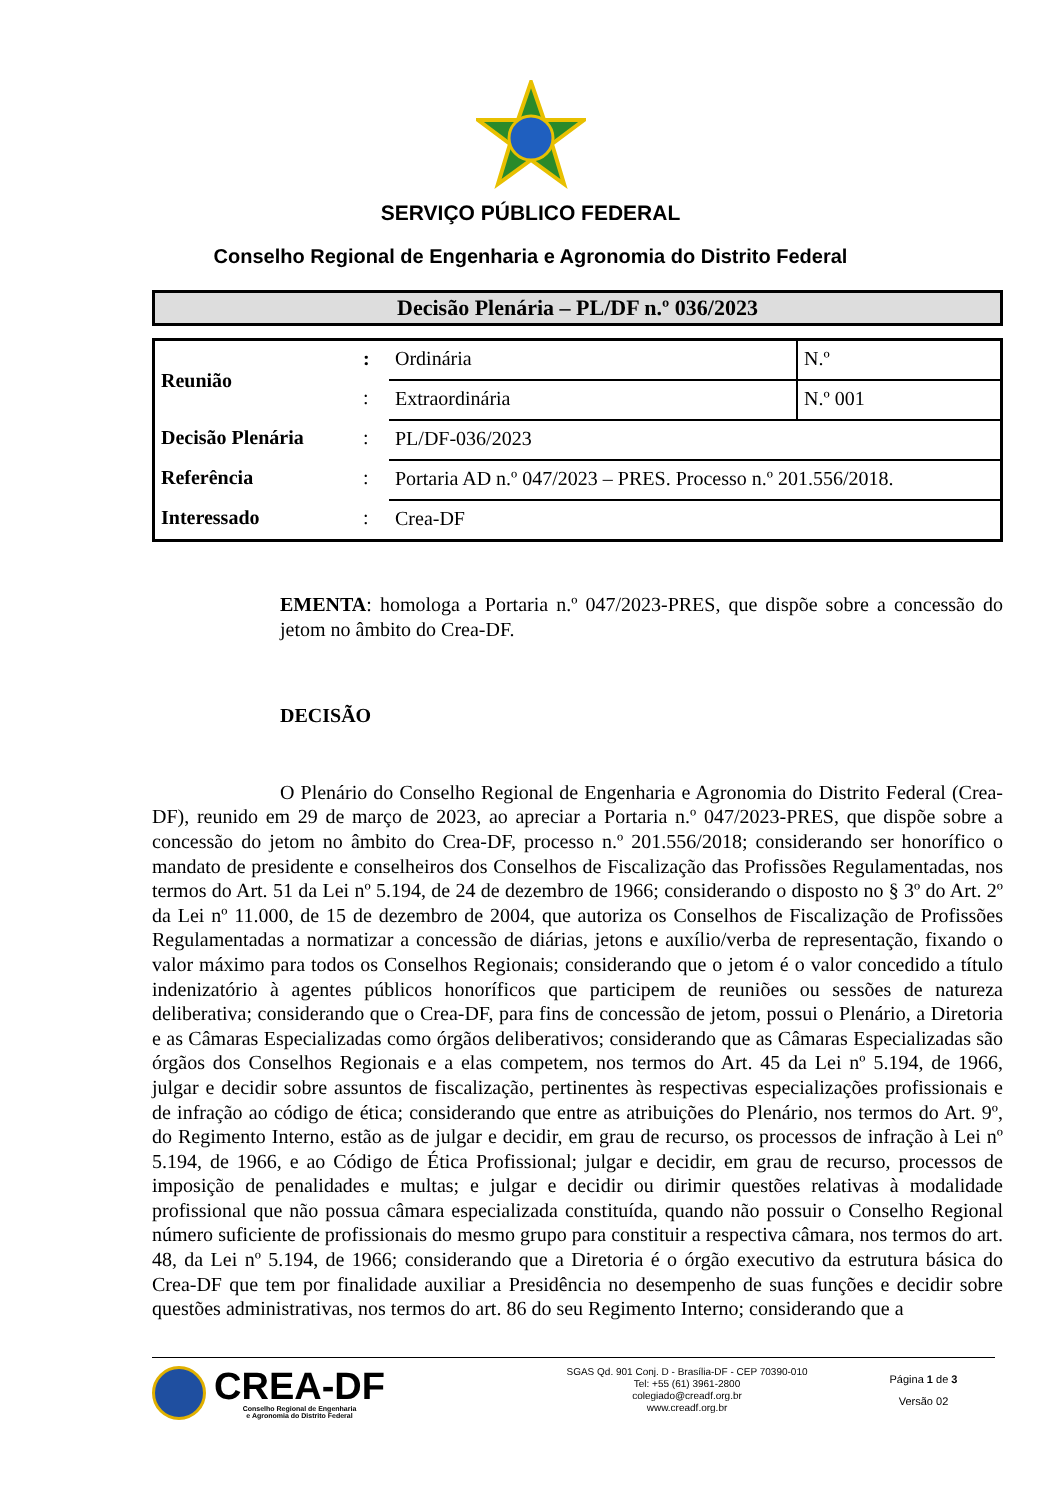SERVIÇO PÚBLICO FEDERAL
Conselho Regional de Engenharia e Agronomia do Distrito Federal
Decisão Plenária – PL/DF n.º 036/2023
| Reunião | : | Ordinária | N.º |
| | : | Extraordinária | N.º 001 |
| Decisão Plenária | : | PL/DF-036/2023 | |
| Referência | : | Portaria AD n.º 047/2023 – PRES. Processo n.º 201.556/2018. | |
| Interessado | : | Crea-DF | |
EMENTA: homologa a Portaria n.º 047/2023-PRES, que dispõe sobre a concessão do jetom no âmbito do Crea-DF.
DECISÃO
O Plenário do Conselho Regional de Engenharia e Agronomia do Distrito Federal (Crea-DF), reunido em 29 de março de 2023, ao apreciar a Portaria n.º 047/2023-PRES, que dispõe sobre a concessão do jetom no âmbito do Crea-DF, processo n.º 201.556/2018; considerando ser honorífico o mandato de presidente e conselheiros dos Conselhos de Fiscalização das Profissões Regulamentadas, nos termos do Art. 51 da Lei nº 5.194, de 24 de dezembro de 1966; considerando o disposto no § 3º do Art. 2º da Lei nº 11.000, de 15 de dezembro de 2004, que autoriza os Conselhos de Fiscalização de Profissões Regulamentadas a normatizar a concessão de diárias, jetons e auxílio/verba de representação, fixando o valor máximo para todos os Conselhos Regionais; considerando que o jetom é o valor concedido a título indenizatório à agentes públicos honoríficos que participem de reuniões ou sessões de natureza deliberativa; considerando que o Crea-DF, para fins de concessão de jetom, possui o Plenário, a Diretoria e as Câmaras Especializadas como órgãos deliberativos; considerando que as Câmaras Especializadas são órgãos dos Conselhos Regionais e a elas competem, nos termos do Art. 45 da Lei nº 5.194, de 1966, julgar e decidir sobre assuntos de fiscalização, pertinentes às respectivas especializações profissionais e de infração ao código de ética; considerando que entre as atribuições do Plenário, nos termos do Art. 9º, do Regimento Interno, estão as de julgar e decidir, em grau de recurso, os processos de infração à Lei nº 5.194, de 1966, e ao Código de Ética Profissional; julgar e decidir, em grau de recurso, processos de imposição de penalidades e multas; e julgar e decidir ou dirimir questões relativas à modalidade profissional que não possua câmara especializada constituída, quando não possuir o Conselho Regional número suficiente de profissionais do mesmo grupo para constituir a respectiva câmara, nos termos do art. 48, da Lei nº 5.194, de 1966; considerando que a Diretoria é o órgão executivo da estrutura básica do Crea-DF que tem por finalidade auxiliar a Presidência no desempenho de suas funções e decidir sobre questões administrativas, nos termos do art. 86 do seu Regimento Interno; considerando que a
CREA-DF
Conselho Regional de Engenharia
e Agronomia do Distrito Federal
SGAS Qd. 901 Conj. D - Brasília-DF - CEP 70390-010
Tel: +55 (61) 3961-2800
colegiado@creadf.org.br
www.creadf.org.br
Página 1 de 3
Versão 02